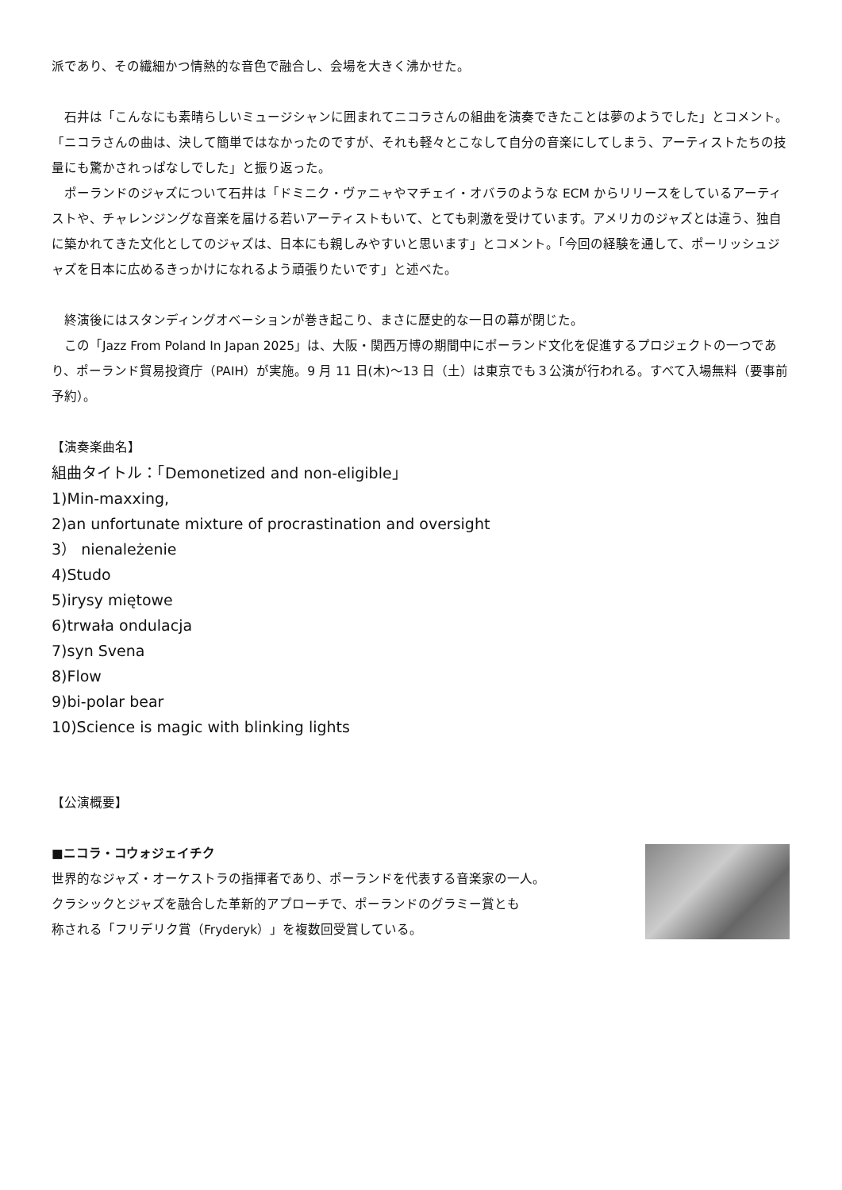派であり、その繊細かつ情熱的な音色で融合し、会場を大きく沸かせた。
　石井は「こんなにも素晴らしいミュージシャンに囲まれてニコラさんの組曲を演奏できたことは夢のようでした」とコメント。「ニコラさんの曲は、決して簡単ではなかったのですが、それも軽々とこなして自分の音楽にしてしまう、アーティストたちの技量にも驚かされっぱなしでした」と振り返った。
　ポーランドのジャズについて石井は「ドミニク・ヴァニャやマチェイ・オバラのような ECM からリリースをしているアーティストや、チャレンジングな音楽を届ける若いアーティストもいて、とても刺激を受けています。アメリカのジャズとは違う、独自に築かれてきた文化としてのジャズは、日本にも親しみやすいと思います」とコメント。「今回の経験を通して、ポーリッシュジャズを日本に広めるきっかけになれるよう頑張りたいです」と述べた。
　終演後にはスタンディングオベーションが巻き起こり、まさに歴史的な一日の幕が閉じた。
　この「Jazz From Poland In Japan 2025」は、大阪・関西万博の期間中にポーランド文化を促進するプロジェクトの一つであり、ポーランド貿易投資庁（PAIH）が実施。9 月 11 日(木)～13 日（土）は東京でも３公演が行われる。すべて入場無料（要事前予約）。
【演奏楽曲名】
組曲タイトル：「Demonetized and non-eligible」
1)Min-maxxing,
2)an unfortunate mixture of procrastination and oversight
3） nienależenie
4)Studo
5)irysy miętowe
6)trwała ondulacja
7)syn Svena
8)Flow
9)bi-polar bear
10)Science is magic with blinking lights
【公演概要】
■ニコラ・コウォジェイチク
世界的なジャズ・オーケストラの指揮者であり、ポーランドを代表する音楽家の一人。
クラシックとジャズを融合した革新的アプローチで、ポーランドのグラミー賞とも
称される「フリデリク賞（Fryderyk）」を複数回受賞している。